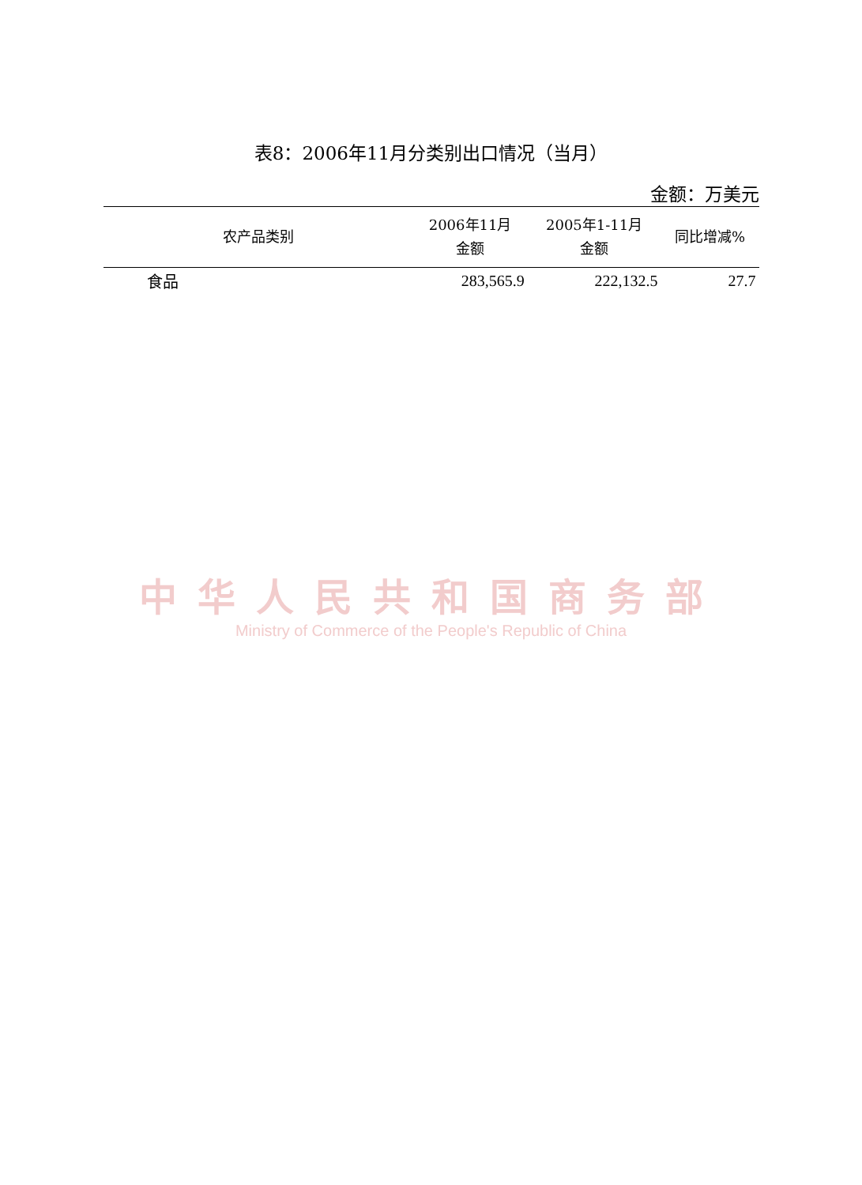表8：2006年11月分类别出口情况（当月）
金额：万美元
| 农产品类别 | 2006年11月 金额 | 2005年1-11月 金额 | 同比增减% |
| --- | --- | --- | --- |
| 食品 | 283,565.9 | 222,132.5 | 27.7 |
中华人民共和国商务部
Ministry of Commerce of the People's Republic of China